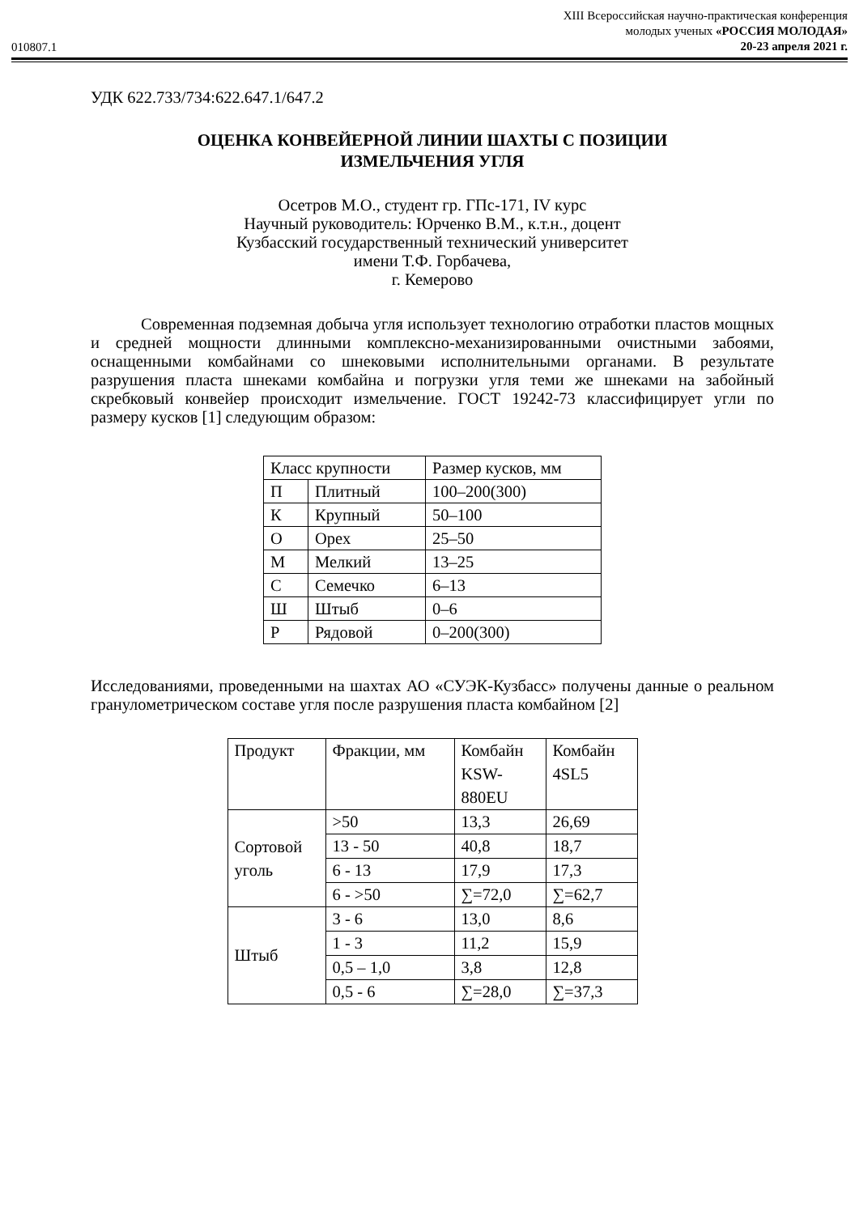010807.1
XIII Всероссийская научно-практическая конференция
молодых ученых «РОССИЯ МОЛОДАЯ»
20-23 апреля 2021 г.
УДК 622.733/734:622.647.1/647.2
ОЦЕНКА КОНВЕЙЕРНОЙ ЛИНИИ ШАХТЫ С ПОЗИЦИИ
ИЗМЕЛЬЧЕНИЯ УГЛЯ
Осетров М.О., студент гр. ГПс-171, IV курс
Научный руководитель: Юрченко В.М., к.т.н., доцент
Кузбасский государственный технический университет
имени Т.Ф. Горбачева,
г. Кемерово
Современная подземная добыча угля использует технологию отработки пластов мощных и средней мощности длинными комплексно-механизированными очистными забоями, оснащенными комбайнами со шнековыми исполнительными органами. В результате разрушения пласта шнеками комбайна и погрузки угля теми же шнеками на забойный скребковый конвейер происходит измельчение. ГОСТ 19242-73 классифицирует угли по размеру кусков [1] следующим образом:
| Класс крупности | | Размер кусков, мм |
| П | Плитный | 100–200(300) |
| К | Крупный | 50–100 |
| О | Орех | 25–50 |
| М | Мелкий | 13–25 |
| С | Семечко | 6–13 |
| Ш | Штыб | 0–6 |
| Р | Рядовой | 0–200(300) |
Исследованиями, проведенными на шахтах АО «СУЭК-Кузбасс» получены данные о реальном гранулометрическом составе угля после разрушения пласта комбайном [2]
| Продукт | Фракции, мм | Комбайн KSW- 880EU | Комбайн 4SL5 |
| Сортовой уголь | >50 | 13,3 | 26,69 |
| | 13 - 50 | 40,8 | 18,7 |
| | 6 - 13 | 17,9 | 17,3 |
| | 6 - >50 | ∑=72,0 | ∑=62,7 |
| Штыб | 3 - 6 | 13,0 | 8,6 |
| | 1 - 3 | 11,2 | 15,9 |
| | 0,5 – 1,0 | 3,8 | 12,8 |
| | 0,5 - 6 | ∑=28,0 | ∑=37,3 |